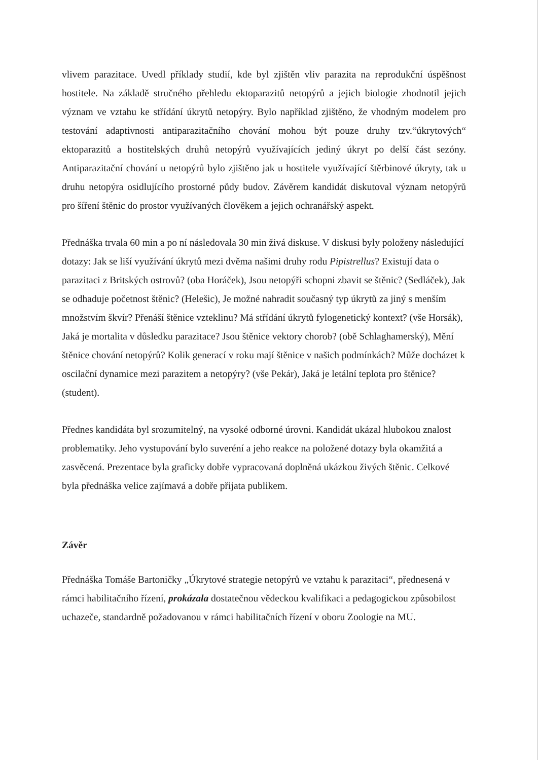vlivem parazitace. Uvedl příklady studií, kde byl zjištěn vliv parazita na reprodukční úspěšnost hostitele. Na základě stručného přehledu ektoparazitů netopýrů a jejich biologie zhodnotil jejich význam ve vztahu ke střídání úkrytů netopýry. Bylo například zjištěno, že vhodným modelem pro testování adaptivnosti antiparazitačního chování mohou být pouze druhy tzv.“úkrytových“ ektoparazitů a hostitelských druhů netopýrů využívajících jediný úkryt po delší část sezóny. Antiparazitační chování u netopýrů bylo zjištěno jak u hostitele využívající štěrbinové úkryty, tak u druhu netopýra osidlujícího prostorné půdy budov. Závěrem kandidát diskutoval význam netopýrů pro šíření štěnic do prostor využívaných člověkem a jejich ochranářský aspekt.
Přednáška trvala 60 min a po ní následovala 30 min živá diskuse. V diskusi byly položeny následující dotazy: Jak se liší využívání úkrytů mezi dvěma našimi druhy rodu Pipistrellus? Existují data o parazitaci z Britských ostrovů? (oba Horáček), Jsou netopýři schopni zbavit se štěnic? (Sedláček), Jak se odhaduje početnost štěnic? (Helešic), Je možné nahradit současný typ úkrytů za jiný s menším množstvím škvír? Přenáší štěnice vzteklinu? Má střídání úkrytů fylogenetický kontext? (vše Horsák), Jaká je mortalita v důsledku parazitace? Jsou štěnice vektory chorob? (obě Schlaghamerský), Mění štěnice chování netopýrů? Kolik generací v roku mají štěnice v našich podmínkách? Může docházet k oscilační dynamice mezi parazitem a netopýry? (vše Pekár), Jaká je letální teplota pro štěnice? (student).
Přednes kandidáta byl srozumitelný, na vysoké odborné úrovni. Kandidát ukázal hlubokou znalost problematiky. Jeho vystupování bylo suveréní a jeho reakce na položené dotazy byla okamžitá a zasvěcená. Prezentace byla graficky dobře vypracovaná doplněná ukázkou živých štěnic. Celkové byla přednáška velice zajímavá a dobře přijata publikem.
Závěr
Přednáška Tomáše Bartoničky „Úkrytové strategie netopýrů ve vztahu k parazitaci“, přednesená v rámci habilitačního řízení, prokázala dostatečnou vědeckou kvalifikaci a pedagogickou způsobilost uchazeče, standardně požadovanou v rámci habilitačních řízení v oboru Zoologie na MU.